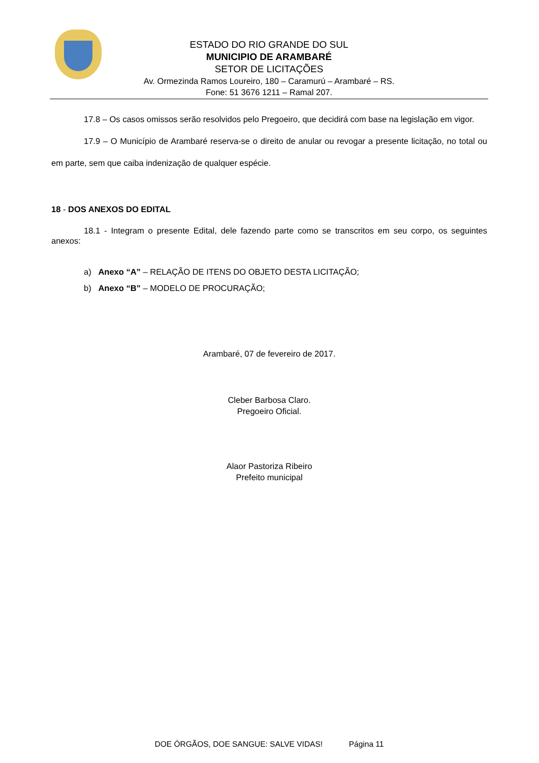ESTADO DO RIO GRANDE DO SUL
MUNICIPIO DE ARAMBARÉ
SETOR DE LICITAÇÕES
Av. Ormezinda Ramos Loureiro, 180 – Caramurú – Arambaré – RS.
Fone: 51 3676 1211 – Ramal 207.
17.8 – Os casos omissos serão resolvidos pelo Pregoeiro, que decidirá com base na legislação em vigor.
17.9 – O Município de Arambaré reserva-se o direito de anular ou revogar a presente licitação, no total ou em parte, sem que caiba indenização de qualquer espécie.
18 - DOS ANEXOS DO EDITAL
18.1 - Integram o presente Edital, dele fazendo parte como se transcritos em seu corpo, os seguintes anexos:
a) Anexo “A” – RELAÇÃO DE ITENS DO OBJETO DESTA LICITAÇÃO;
b) Anexo “B” – MODELO DE PROCURAÇÃO;
Arambaré, 07 de fevereiro de 2017.
Cleber Barbosa Claro.
Pregoeiro Oficial.
Alaor Pastoriza Ribeiro
Prefeito municipal
DOE ÓRGÃOS, DOE SANGUE: SALVE VIDAS! Página 11